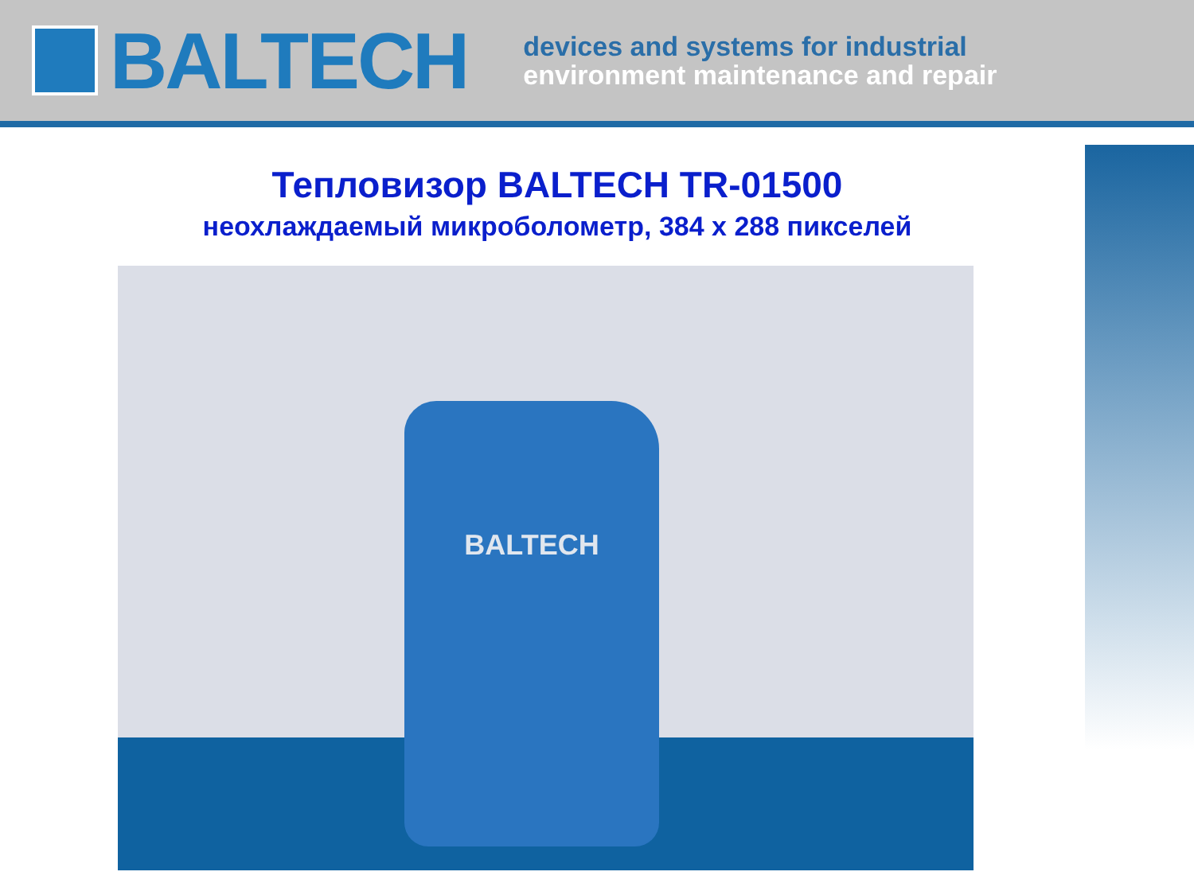BALTECH
devices and systems for industrial
environment maintenance and repair
Тепловизор BALTECH TR-01500
неохлаждаемый микроболометр, 384 х 288 пикселей
BALTECH